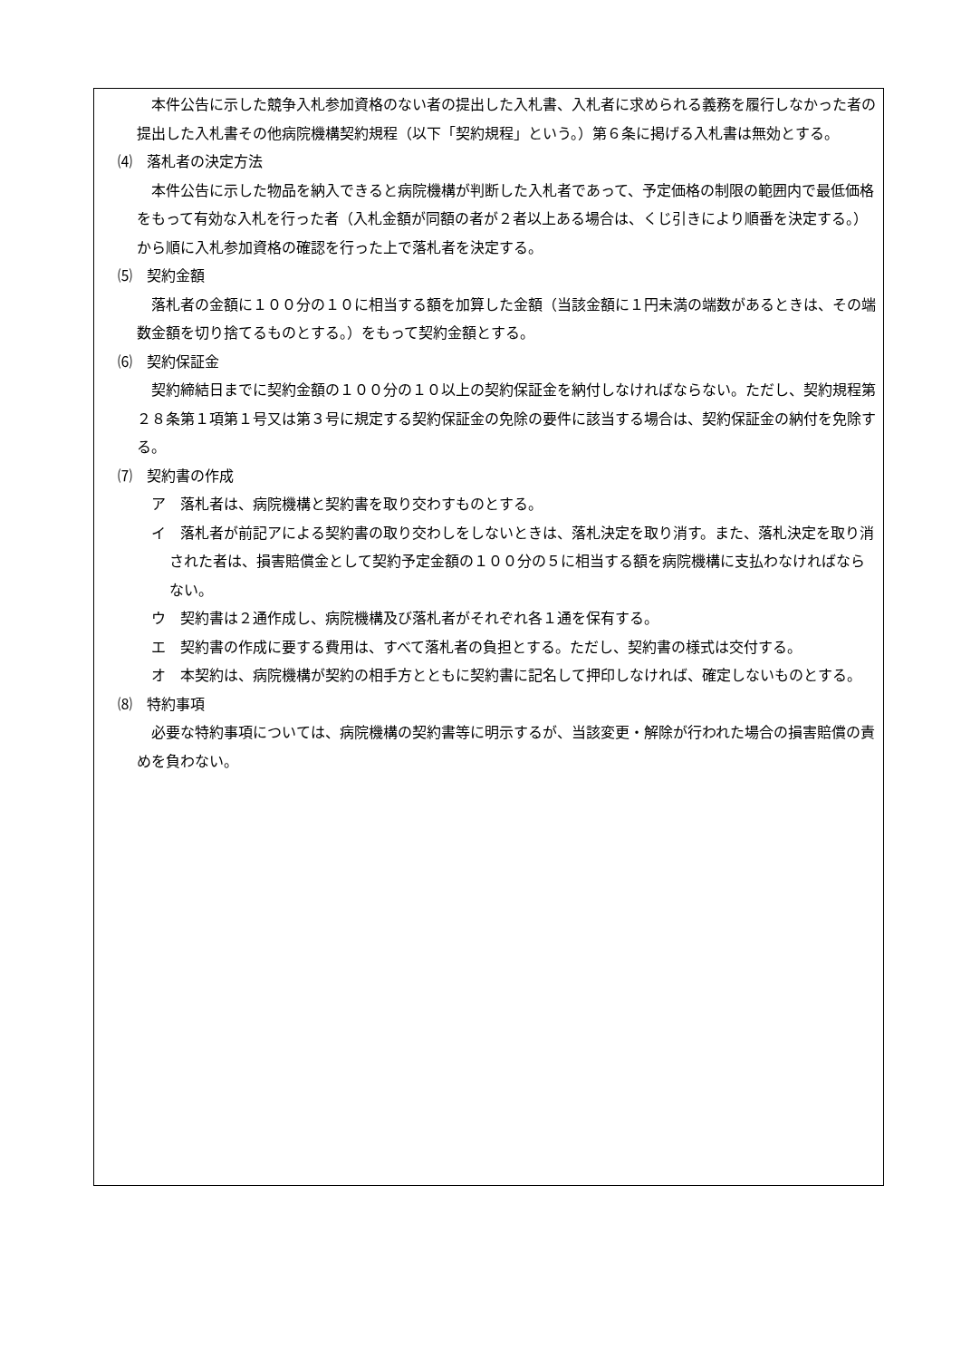本件公告に示した競争入札参加資格のない者の提出した入札書、入札者に求められる義務を履行しなかった者の提出した入札書その他病院機構契約規程（以下「契約規程」という。）第６条に掲げる入札書は無効とする。
⑷　落札者の決定方法
本件公告に示した物品を納入できると病院機構が判断した入札者であって、予定価格の制限の範囲内で最低価格をもって有効な入札を行った者（入札金額が同額の者が２者以上ある場合は、くじ引きにより順番を決定する。）から順に入札参加資格の確認を行った上で落札者を決定する。
⑸　契約金額
落札者の金額に１００分の１０に相当する額を加算した金額（当該金額に１円未満の端数があるときは、その端数金額を切り捨てるものとする。）をもって契約金額とする。
⑹　契約保証金
契約締結日までに契約金額の１００分の１０以上の契約保証金を納付しなければならない。ただし、契約規程第２８条第１項第１号又は第３号に規定する契約保証金の免除の要件に該当する場合は、契約保証金の納付を免除する。
⑺　契約書の作成
ア　落札者は、病院機構と契約書を取り交わすものとする。
イ　落札者が前記アによる契約書の取り交わしをしないときは、落札決定を取り消す。また、落札決定を取り消された者は、損害賠償金として契約予定金額の１００分の５に相当する額を病院機構に支払わなければならない。
ウ　契約書は２通作成し、病院機構及び落札者がそれぞれ各１通を保有する。
エ　契約書の作成に要する費用は、すべて落札者の負担とする。ただし、契約書の様式は交付する。
オ　本契約は、病院機構が契約の相手方とともに契約書に記名して押印しなければ、確定しないものとする。
⑻　特約事項
必要な特約事項については、病院機構の契約書等に明示するが、当該変更・解除が行われた場合の損害賠償の責めを負わない。